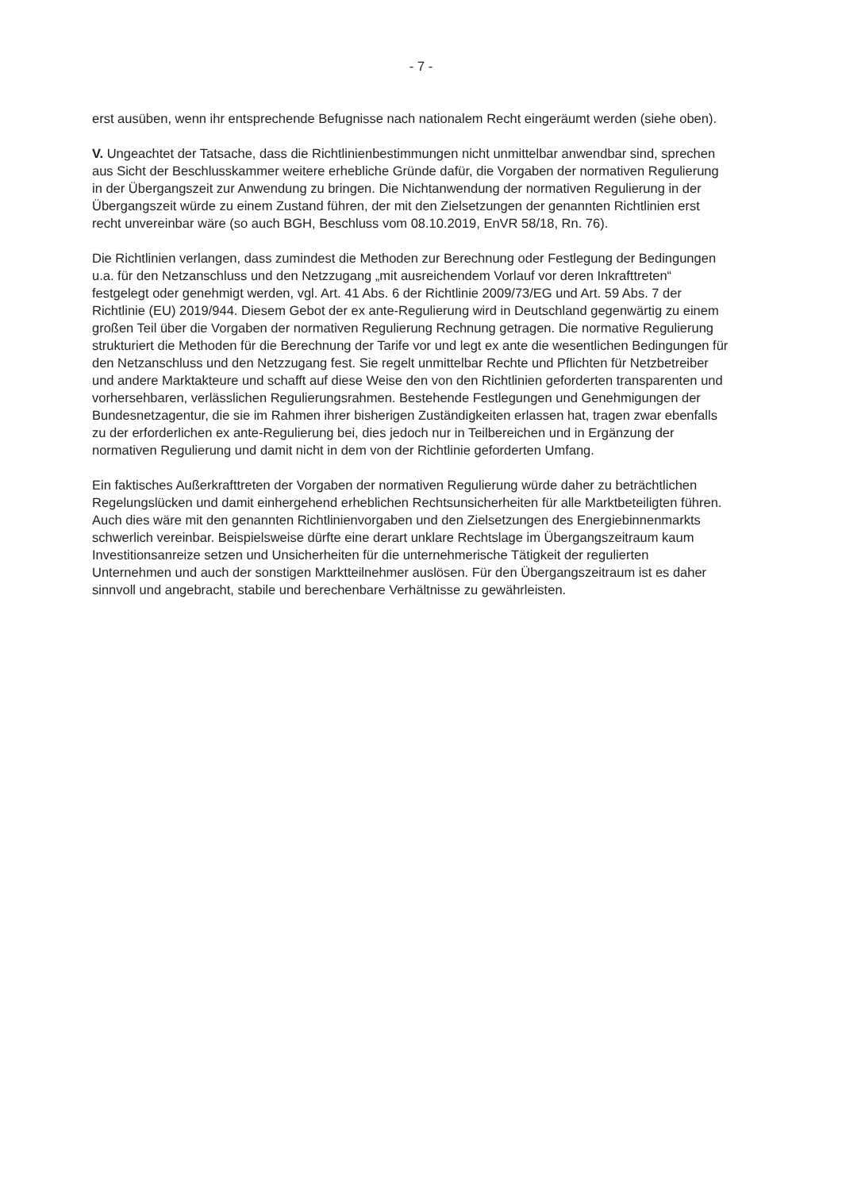- 7 -
erst ausüben, wenn ihr entsprechende Befugnisse nach nationalem Recht eingeräumt werden (siehe oben).
V. Ungeachtet der Tatsache, dass die Richtlinienbestimmungen nicht unmittelbar anwendbar sind, sprechen aus Sicht der Beschlusskammer weitere erhebliche Gründe dafür, die Vorgaben der normativen Regulierung in der Übergangszeit zur Anwendung zu bringen. Die Nichtanwendung der normativen Regulierung in der Übergangszeit würde zu einem Zustand führen, der mit den Zielsetzungen der genannten Richtlinien erst recht unvereinbar wäre (so auch BGH, Beschluss vom 08.10.2019, EnVR 58/18, Rn. 76).
Die Richtlinien verlangen, dass zumindest die Methoden zur Berechnung oder Festlegung der Bedingungen u.a. für den Netzanschluss und den Netzzugang „mit ausreichendem Vorlauf vor deren Inkrafttreten“ festgelegt oder genehmigt werden, vgl. Art. 41 Abs. 6 der Richtlinie 2009/73/EG und Art. 59 Abs. 7 der Richtlinie (EU) 2019/944. Diesem Gebot der ex ante-Regulierung wird in Deutschland gegenwärtig zu einem großen Teil über die Vorgaben der normativen Regulierung Rechnung getragen. Die normative Regulierung strukturiert die Methoden für die Berechnung der Tarife vor und legt ex ante die wesentlichen Bedingungen für den Netzanschluss und den Netzzugang fest. Sie regelt unmittelbar Rechte und Pflichten für Netzbetreiber und andere Marktakteure und schafft auf diese Weise den von den Richtlinien geforderten transparenten und vorhersehbaren, verlässlichen Regulierungsrahmen. Bestehende Festlegungen und Genehmigungen der Bundesnetzagentur, die sie im Rahmen ihrer bisherigen Zuständigkeiten erlassen hat, tragen zwar ebenfalls zu der erforderlichen ex ante-Regulierung bei, dies jedoch nur in Teilbereichen und in Ergänzung der normativen Regulierung und damit nicht in dem von der Richtlinie geforderten Umfang.
Ein faktisches Außerkrafttreten der Vorgaben der normativen Regulierung würde daher zu beträchtlichen Regelungslücken und damit einhergehend erheblichen Rechtsunsicherheiten für alle Marktbeteiligten führen. Auch dies wäre mit den genannten Richtlinienvorgaben und den Zielsetzungen des Energiebinnenmarkts schwerlich vereinbar. Beispielsweise dürfte eine derart unklare Rechtslage im Übergangszeitraum kaum Investitionsanreize setzen und Unsicherheiten für die unternehmerische Tätigkeit der regulierten Unternehmen und auch der sonstigen Marktteilnehmer auslösen. Für den Übergangszeitraum ist es daher sinnvoll und angebracht, stabile und berechenbare Verhältnisse zu gewährleisten.